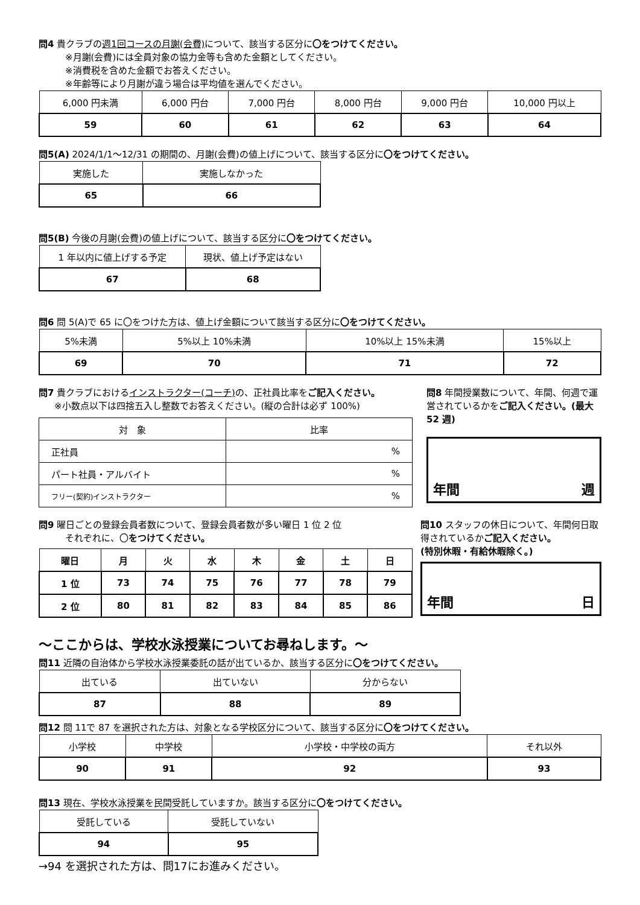問4 貴クラブの週1回コースの月謝(会費) について、該当する区分に〇をつけてください。
※月謝(会費)には全員対象の協力金等も含めた金額としてください。
※消費税を含めた金額でお答えください。
※年齢等により月謝が違う場合は平均値を選んでください。
| 6,000 円未満 | 6,000 円台 | 7,000 円台 | 8,000 円台 | 9,000 円台 | 10,000 円以上 |
| 59 | 60 | 61 | 62 | 63 | 64 |
問5(A) 2024/1/1～12/31 の期間の、月謝(会費)の値上げについて、該当する区分に〇をつけてください。
| 実施した | 実施しなかった |
| 65 | 66 |
問5(B) 今後の月謝(会費)の値上げについて、該当する区分に〇をつけてください。
| 1 年以内に値上げする予定 | 現状、値上げ予定はない |
| 67 | 68 |
問6 問 5(A)で 65 に〇をつけた方は、値上げ金額について該当する区分に〇をつけてください。
| 5%未満 | 5%以上 10%未満 | 10%以上 15%未満 | 15%以上 |
| 69 | 70 | 71 | 72 |
問7 貴クラブにおけるインストラクター(コーチ) の、正社員比率をご記入ください。
※小数点以下は四捨五入し整数でお答えください。(縦の合計は必ず 100%)
| 対 象 | 比率 |
| 正社員 | % |
| パート社員・アルバイト | % |
| フリー(契約)インストラクター | % |
問8 年間授業数について、年間、何週で運営されているかをご記入ください。(最大 52 週)
年間 週
問9 曜日ごとの登録会員者数について、登録会員者数が多い曜日 1 位 2 位
それぞれに、〇をつけてください。
| 曜日 | 月 | 火 | 水 | 木 | 金 | 土 | 日 |
| --- | --- | --- | --- | --- | --- | --- | --- |
| 1 位 | 73 | 74 | 75 | 76 | 77 | 78 | 79 |
| 2 位 | 80 | 81 | 82 | 83 | 84 | 85 | 86 |
問10 スタッフの休日について、年間何日取得されているかご記入ください。
(特別休暇・有給休暇除く。)
年間 日
～ここからは、学校水泳授業についてお尋ねします。～
問11 近隣の自治体から学校水泳授業委託の話が出ているか、該当する区分に〇をつけてください。
| 出ている | 出ていない | 分からない |
| 87 | 88 | 89 |
問12 問 11で 87 を選択された方は、対象となる学校区分について、該当する区分に〇をつけてください。
| 小学校 | 中学校 | 小学校・中学校の両方 | それ以外 |
| 90 | 91 | 92 | 93 |
問13 現在、学校水泳授業を民間受託していますか。該当する区分に〇をつけてください。
| 受託している | 受託していない |
| 94 | 95 |
→94 を選択された方は、問17にお進みください。